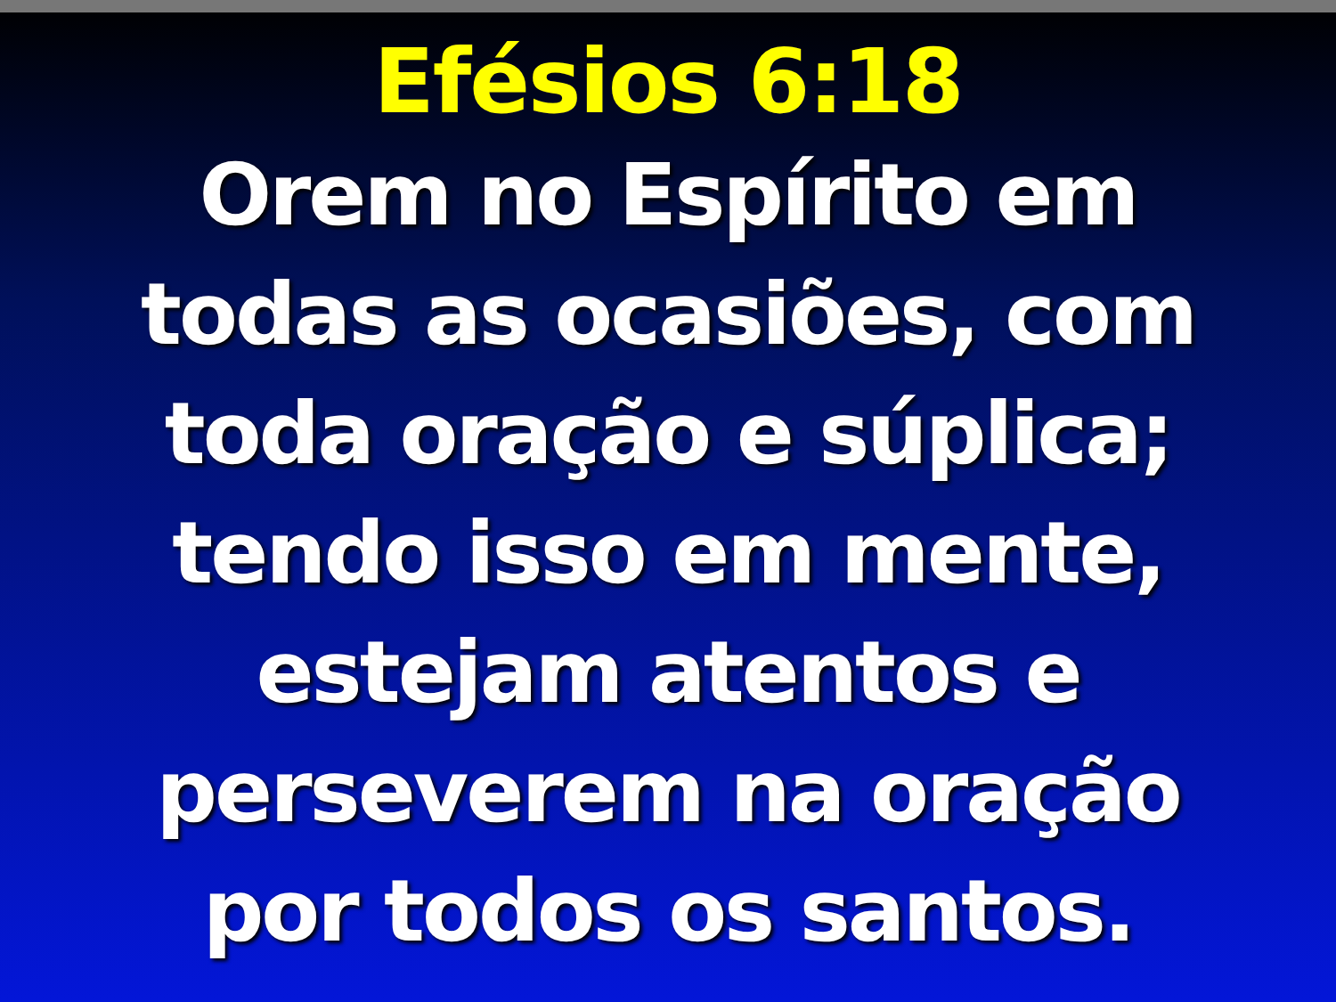Efésios 6:18
Orem no Espírito em
todas as ocasiões, com
toda oração e súplica;
tendo isso em mente,
estejam atentos e
perseverem na oração
por todos os santos.